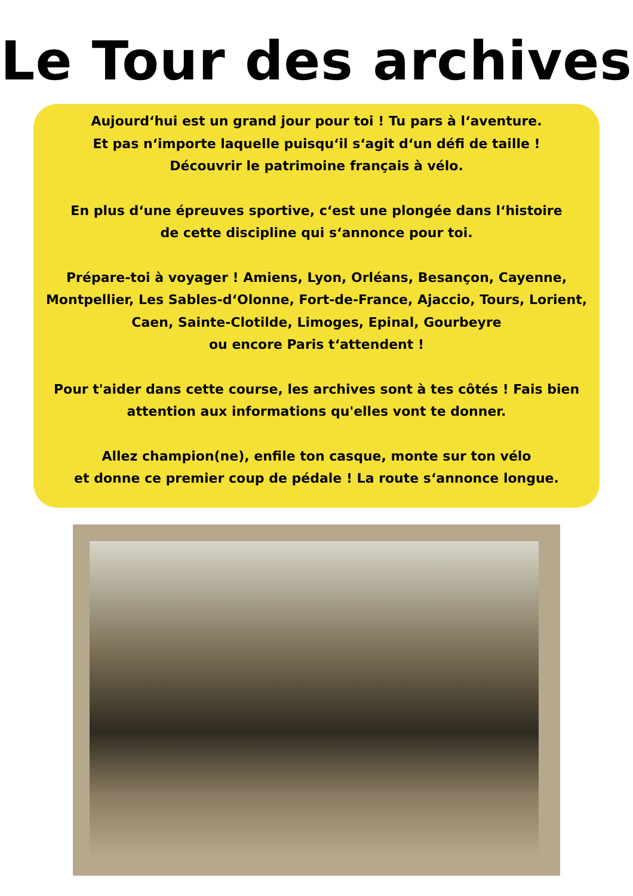Le Tour des archives
Aujourd‘hui est un grand jour pour toi ! Tu pars à l‘aventure.
Et pas n‘importe laquelle puisqu‘il s‘agit d‘un défi de taille !
Découvrir le patrimoine français à vélo.
En plus d‘une épreuves sportive, c‘est une plongée dans l‘histoire
de cette discipline qui s‘annonce pour toi.
Prépare-toi à voyager ! Amiens, Lyon, Orléans, Besançon, Cayenne,
Montpellier, Les Sables-d‘Olonne, Fort-de-France, Ajaccio, Tours, Lorient,
Caen, Sainte-Clotilde, Limoges, Epinal, Gourbeyre
ou encore Paris t‘attendent !
Pour t'aider dans cette course, les archives sont à tes côtés ! Fais bien
attention aux informations qu'elles vont te donner.
Allez champion(ne), enfile ton casque, monte sur ton vélo
et donne ce premier coup de pédale ! La route s‘annonce longue.